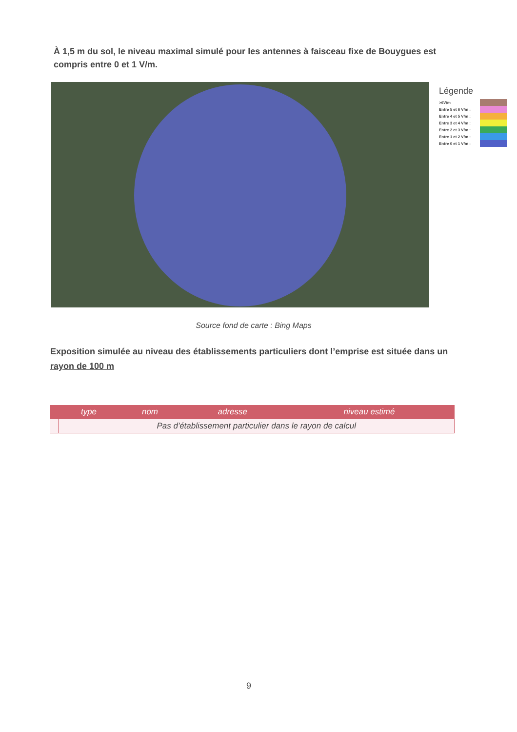À 1,5 m du sol, le niveau maximal simulé pour les antennes à faisceau fixe de Bouygues est compris entre 0 et 1 V/m.
Légende
>6V/m
Entre 5 et 6 V/m :
Entre 4 et 5 V/m :
Entre 3 et 4 V/m :
Entre 2 et 3 V/m :
Entre 1 et 2 V/m :
Entre 0 et 1 V/m :
Source fond de carte : Bing Maps
Exposition simulée au niveau des établissements particuliers dont l’emprise est située dans un rayon de 100 m
| | type | nom | adresse | niveau estimé |
| --- | --- | --- | --- | --- |
| | Pas d'établissement particulier dans le rayon de calcul | | | |
9